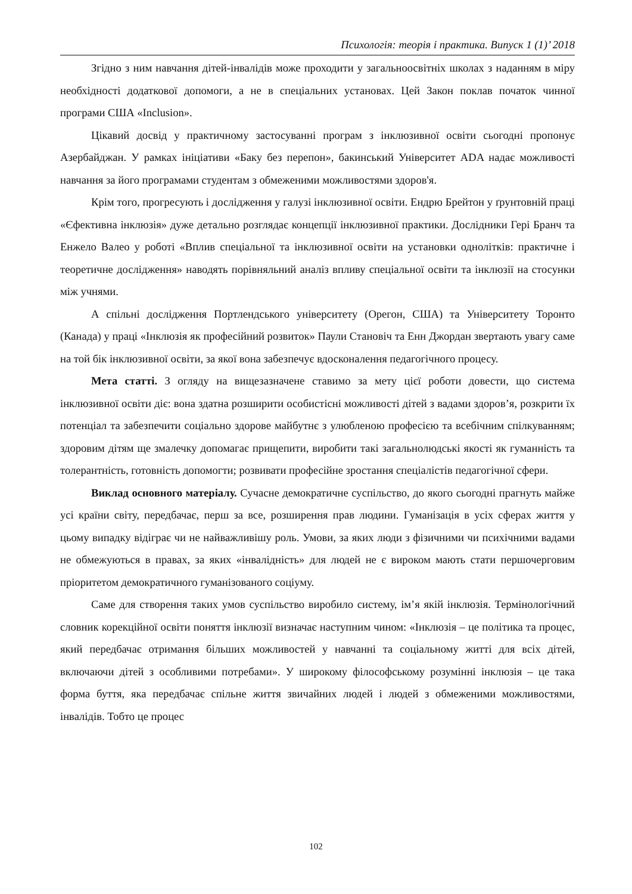Психологія: теорія і практика. Випуск 1 (1)’ 2018
Згідно з ним навчання дітей-інвалідів може проходити у загальноосвітніх школах з наданням в міру необхідності додаткової допомоги, а не в спеціальних установах. Цей Закон поклав початок чинної програми США «Inclusion».
Цікавий досвід у практичному застосуванні програм з інклюзивної освіти сьогодні пропонує Азербайджан. У рамках ініціативи «Баку без перепон», бакинський Університет ADA надає можливості навчання за його програмами студентам з обмеженими можливостями здоров'я.
Крім того, прогресують і дослідження у галузі інклюзивної освіти. Ендрю Брейтон у ґрунтовній праці «Єфективна інклюзія» дуже детально розглядає концепції інклюзивної практики. Дослідники Гері Бранч та Енжело Валео у роботі «Вплив спеціальної та інклюзивної освіти на установки однолітків: практичне і теоретичне дослідження» наводять порівняльний аналіз впливу спеціальної освіти та інклюзії на стосунки між учнями.
А спільні дослідження Портлендського університету (Орегон, США) та Університету Торонто (Канада) у праці «Інклюзія як професійний розвиток» Паули Становіч та Енн Джордан звертають увагу саме на той бік інклюзивної освіти, за якої вона забезпечує вдосконалення педагогічного процесу.
Мета статті. З огляду на вищезазначене ставимо за мету цієї роботи довести, що система інклюзивної освіти діє: вона здатна розширити особистісні можливості дітей з вадами здоров’я, розкрити їх потенціал та забезпечити соціально здорове майбутнє з улюбленою професією та всебічним спілкуванням; здоровим дітям ще змалечку допомагає прищепити, виробити такі загальнолюдські якості як гуманність та толерантність, готовність допомогти; розвивати професійне зростання спеціалістів педагогічної сфери.
Виклад основного матеріалу. Сучасне демократичне суспільство, до якого сьогодні прагнуть майже усі країни світу, передбачає, перш за все, розширення прав людини. Гуманізація в усіх сферах життя у цьому випадку відіграє чи не найважливішу роль. Умови, за яких люди з фізичними чи психічними вадами не обмежуються в правах, за яких «інвалідність» для людей не є вироком мають стати першочерговим пріоритетом демократичного гуманізованого соціуму.
Саме для створення таких умов суспільство виробило систему, ім’я якій інклюзія. Термінологічний словник корекційної освіти поняття інклюзії визначає наступним чином: «Інклюзія – це політика та процес, який передбачає отримання більших можливостей у навчанні та соціальному житті для всіх дітей, включаючи дітей з особливими потребами». У широкому філософському розумінні інклюзія – це така форма буття, яка передбачає спільне життя звичайних людей і людей з обмеженими можливостями, інвалідів. Тобто це процес
102